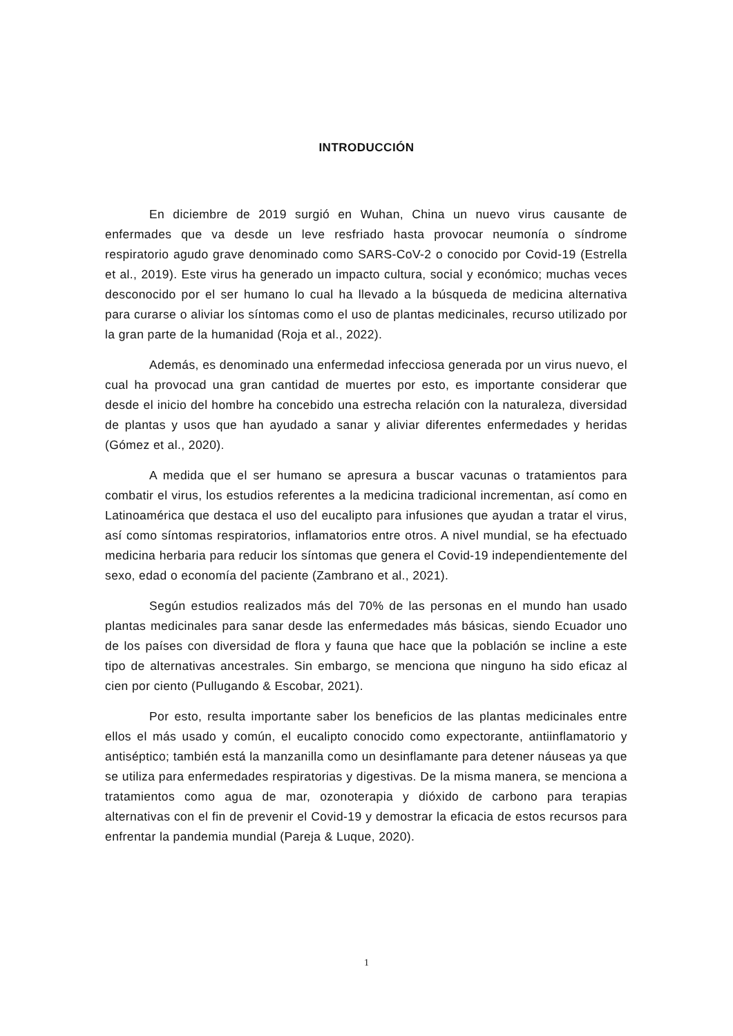INTRODUCCIÓN
En diciembre de 2019 surgió en Wuhan, China un nuevo virus causante de enfermades que va desde un leve resfriado hasta provocar neumonía o síndrome respiratorio agudo grave denominado como SARS-CoV-2 o conocido por Covid-19 (Estrella et al., 2019). Este virus ha generado un impacto cultura, social y económico; muchas veces desconocido por el ser humano lo cual ha llevado a la búsqueda de medicina alternativa para curarse o aliviar los síntomas como el uso de plantas medicinales, recurso utilizado por la gran parte de la humanidad (Roja et al., 2022).
Además, es denominado una enfermedad infecciosa generada por un virus nuevo, el cual ha provocad una gran cantidad de muertes por esto, es importante considerar que desde el inicio del hombre ha concebido una estrecha relación con la naturaleza, diversidad de plantas y usos que han ayudado a sanar y aliviar diferentes enfermedades y heridas (Gómez et al., 2020).
A medida que el ser humano se apresura a buscar vacunas o tratamientos para combatir el virus, los estudios referentes a la medicina tradicional incrementan, así como en Latinoamérica que destaca el uso del eucalipto para infusiones que ayudan a tratar el virus, así como síntomas respiratorios, inflamatorios entre otros. A nivel mundial, se ha efectuado medicina herbaria para reducir los síntomas que genera el Covid-19 independientemente del sexo, edad o economía del paciente (Zambrano et al., 2021).
Según estudios realizados más del 70% de las personas en el mundo han usado plantas medicinales para sanar desde las enfermedades más básicas, siendo Ecuador uno de los países con diversidad de flora y fauna que hace que la población se incline a este tipo de alternativas ancestrales. Sin embargo, se menciona que ninguno ha sido eficaz al cien por ciento (Pullugando & Escobar, 2021).
Por esto, resulta importante saber los beneficios de las plantas medicinales entre ellos el más usado y común, el eucalipto conocido como expectorante, antiinflamatorio y antiséptico; también está la manzanilla como un desinflamante para detener náuseas ya que se utiliza para enfermedades respiratorias y digestivas. De la misma manera, se menciona a tratamientos como agua de mar, ozonoterapia y dióxido de carbono para terapias alternativas con el fin de prevenir el Covid-19 y demostrar la eficacia de estos recursos para enfrentar la pandemia mundial (Pareja & Luque, 2020).
1